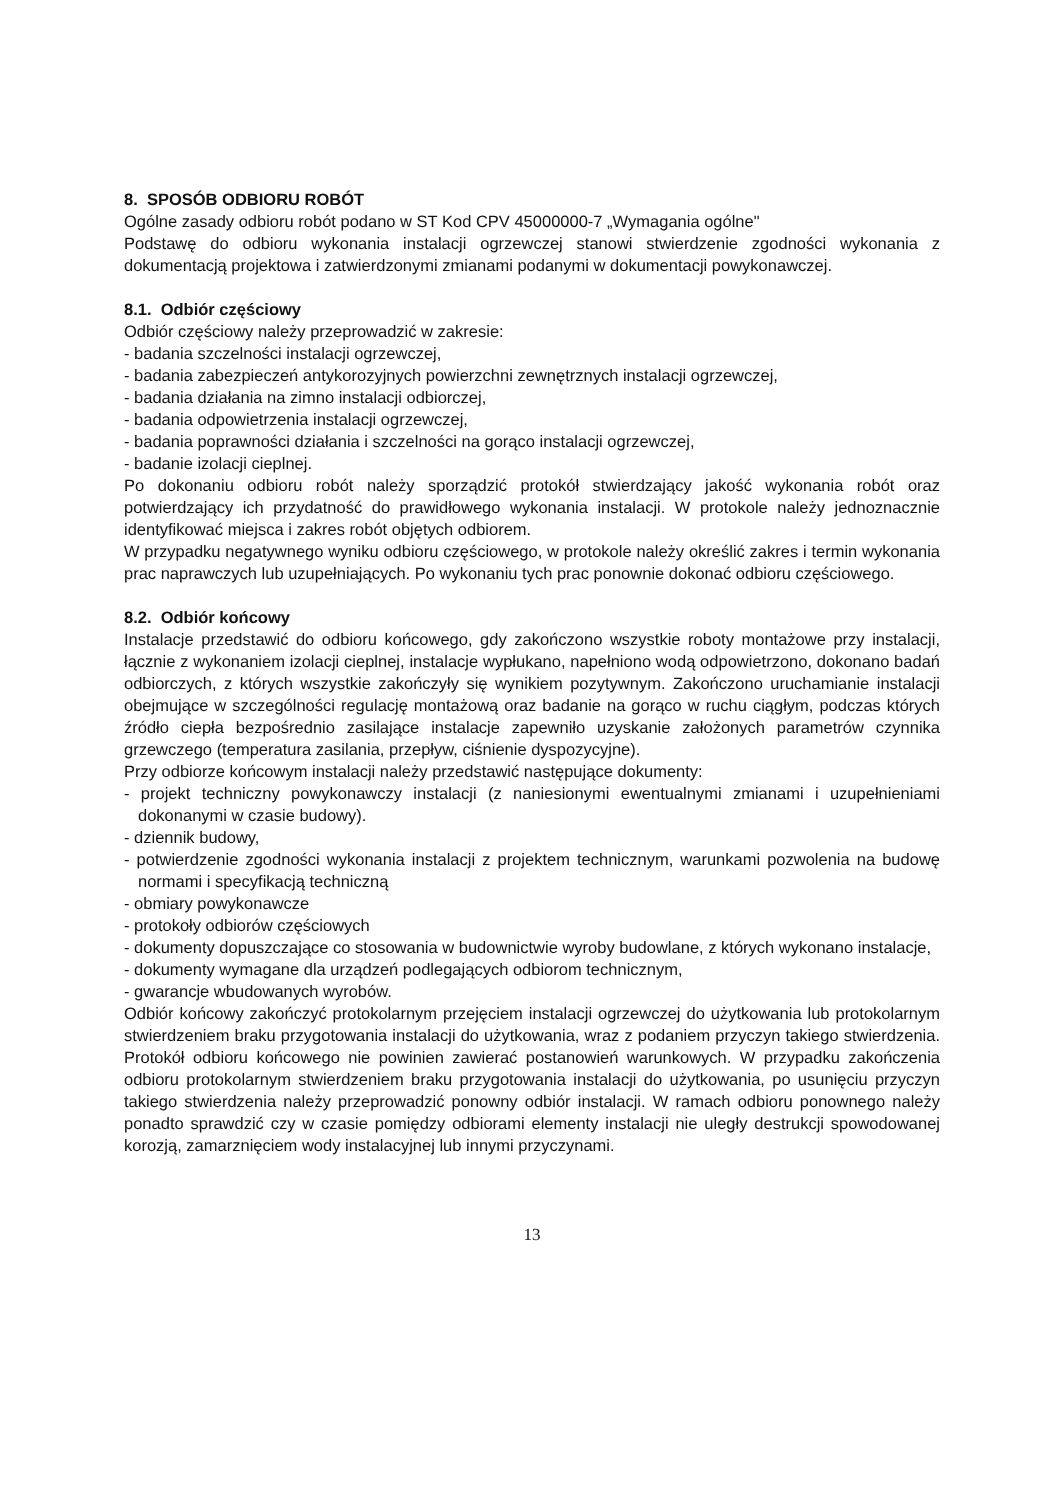8. SPOSÓB ODBIORU ROBÓT
Ogólne zasady odbioru robót podano w ST Kod CPV 45000000-7 „Wymagania ogólne"
Podstawę do odbioru wykonania instalacji ogrzewczej stanowi stwierdzenie zgodności wykonania z dokumentacją projektowa i zatwierdzonymi zmianami podanymi w dokumentacji powykonawczej.
8.1. Odbiór częściowy
Odbiór częściowy należy przeprowadzić w zakresie:
- badania szczelności instalacji ogrzewczej,
- badania zabezpieczeń antykorozyjnych powierzchni zewnętrznych instalacji ogrzewczej,
- badania działania na zimno instalacji odbiorczej,
- badania odpowietrzenia instalacji ogrzewczej,
- badania poprawności działania i szczelności na gorąco instalacji ogrzewczej,
- badanie izolacji cieplnej.
Po dokonaniu odbioru robót należy sporządzić protokół stwierdzający jakość wykonania robót oraz potwierdzający ich przydatność do prawidłowego wykonania instalacji. W protokole należy jednoznacznie identyfikować miejsca i zakres robót objętych odbiorem.
W przypadku negatywnego wyniku odbioru częściowego, w protokole należy określić zakres i termin wykonania prac naprawczych lub uzupełniających. Po wykonaniu tych prac ponownie dokonać odbioru częściowego.
8.2. Odbiór końcowy
Instalacje przedstawić do odbioru końcowego, gdy zakończono wszystkie roboty montażowe przy instalacji, łącznie z wykonaniem izolacji cieplnej, instalacje wypłukano, napełniono wodą odpowietrzono, dokonano badań odbiorczych, z których wszystkie zakończyły się wynikiem pozytywnym. Zakończono uruchamianie instalacji obejmujące w szczególności regulację montażową oraz badanie na gorąco w ruchu ciągłym, podczas których źródło ciepła bezpośrednio zasilające instalacje zapewniło uzyskanie założonych parametrów czynnika grzewczego (temperatura zasilania, przepływ, ciśnienie dyspozycyjne).
Przy odbiorze końcowym instalacji należy przedstawić następujące dokumenty:
- projekt techniczny powykonawczy instalacji (z naniesionymi ewentualnymi zmianami i uzupełnieniami dokonanymi w czasie budowy).
- dziennik budowy,
- potwierdzenie zgodności wykonania instalacji z projektem technicznym, warunkami pozwolenia na budowę normami i specyfikacją techniczną
- obmiary powykonawcze
- protokoły odbiorów częściowych
- dokumenty dopuszczające co stosowania w budownictwie wyroby budowlane, z których wykonano instalacje,
- dokumenty wymagane dla urządzeń podlegających odbiorom technicznym,
- gwarancje wbudowanych wyrobów.
Odbiór końcowy zakończyć protokolarnym przejęciem instalacji ogrzewczej do użytkowania lub protokolarnym stwierdzeniem braku przygotowania instalacji do użytkowania, wraz z podaniem przyczyn takiego stwierdzenia. Protokół odbioru końcowego nie powinien zawierać postanowień warunkowych. W przypadku zakończenia odbioru protokolarnym stwierdzeniem braku przygotowania instalacji do użytkowania, po usunięciu przyczyn takiego stwierdzenia należy przeprowadzić ponowny odbiór instalacji. W ramach odbioru ponownego należy ponadto sprawdzić czy w czasie pomiędzy odbiorami elementy instalacji nie uległy destrukcji spowodowanej korozją, zamarznięciem wody instalacyjnej lub innymi przyczynami.
13